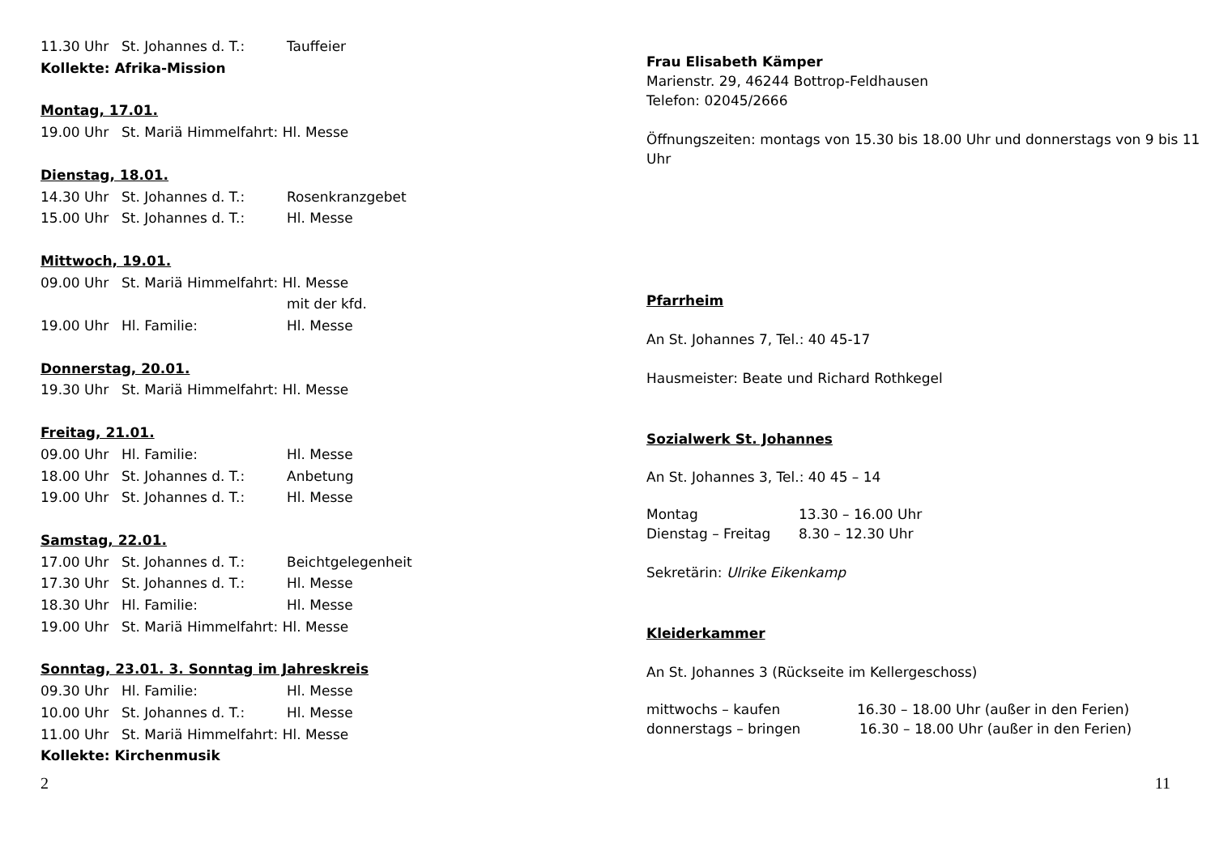11.30 Uhr St. Johannes d. T.: Tauffeier
Kollekte: Afrika-Mission
Montag, 17.01.
19.00 Uhr St. Mariä Himmelfahrt: Hl. Messe
Dienstag, 18.01.
14.30 Uhr St. Johannes d. T.: Rosenkranzgebet
15.00 Uhr St. Johannes d. T.: Hl. Messe
Mittwoch, 19.01.
09.00 Uhr St. Mariä Himmelfahrt: Hl. Messe
mit der kfd.
19.00 Uhr Hl. Familie: Hl. Messe
Donnerstag, 20.01.
19.30 Uhr St. Mariä Himmelfahrt: Hl. Messe
Freitag, 21.01.
09.00 Uhr Hl. Familie: Hl. Messe
18.00 Uhr St. Johannes d. T.: Anbetung
19.00 Uhr St. Johannes d. T.: Hl. Messe
Samstag, 22.01.
17.00 Uhr St. Johannes d. T.: Beichtgelegenheit
17.30 Uhr St. Johannes d. T.: Hl. Messe
18.30 Uhr Hl. Familie: Hl. Messe
19.00 Uhr St. Mariä Himmelfahrt: Hl. Messe
Sonntag, 23.01. 3. Sonntag im Jahreskreis
09.30 Uhr Hl. Familie: Hl. Messe
10.00 Uhr St. Johannes d. T.: Hl. Messe
11.00 Uhr St. Mariä Himmelfahrt: Hl. Messe
Kollekte: Kirchenmusik
2
Frau Elisabeth Kämper
Marienstr. 29, 46244 Bottrop-Feldhausen
Telefon: 02045/2666
Öffnungszeiten: montags von 15.30 bis 18.00 Uhr und donnerstags von 9 bis 11 Uhr
Pfarrheim
An St. Johannes 7, Tel.: 40 45-17
Hausmeister: Beate und Richard Rothkegel
Sozialwerk St. Johannes
An St. Johannes 3, Tel.: 40 45 – 14
Montag 13.30 – 16.00 Uhr
Dienstag – Freitag 8.30 – 12.30 Uhr
Sekretärin: Ulrike Eikenkamp
Kleiderkammer
An St. Johannes 3 (Rückseite im Kellergeschoss)
mittwochs – kaufen 16.30 – 18.00 Uhr (außer in den Ferien)
donnerstags – bringen 16.30 – 18.00 Uhr (außer in den Ferien)
11